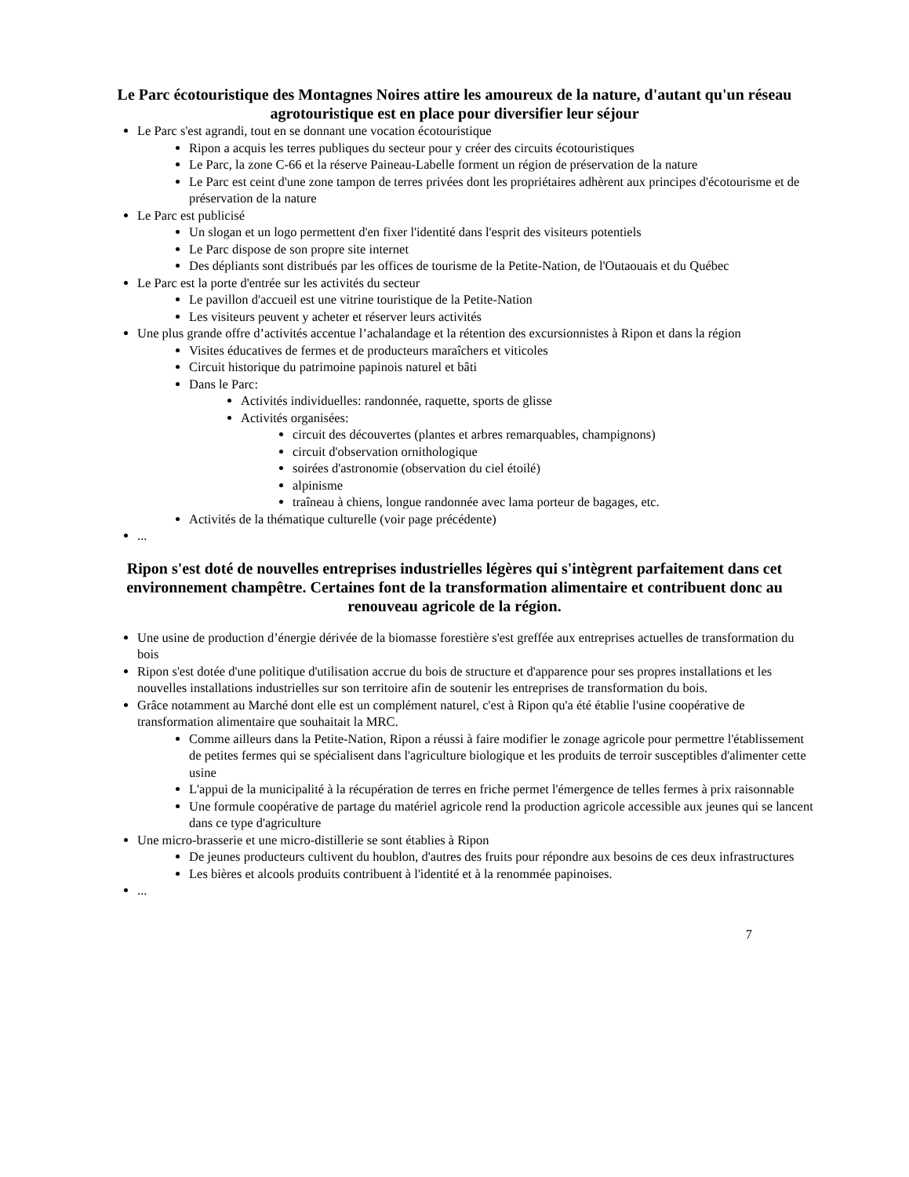Le Parc écotouristique des Montagnes Noires attire les amoureux de la nature, d'autant qu'un réseau agrotouristique est en place pour diversifier leur séjour
Le Parc s'est agrandi, tout en se donnant une vocation écotouristique
Ripon a acquis les terres publiques du secteur pour y créer des circuits écotouristiques
Le Parc, la zone C-66 et la réserve Paineau-Labelle forment un région de préservation de la nature
Le Parc est ceint d'une zone tampon de terres privées dont les propriétaires adhèrent aux principes d'écotourisme et de préservation de la nature
Le Parc est publicisé
Un slogan et un logo permettent d'en fixer l'identité dans l'esprit des visiteurs potentiels
Le Parc dispose de son propre site internet
Des dépliants sont distribués par les offices de tourisme de la Petite-Nation, de l'Outaouais et du Québec
Le Parc est la porte d'entrée sur les activités du secteur
Le pavillon d'accueil est une vitrine touristique de la Petite-Nation
Les visiteurs peuvent y acheter et réserver leurs activités
Une plus grande offre d’activités accentue l’achalandage et la rétention des excursionnistes à Ripon et dans la région
Visites éducatives de fermes et de producteurs maraîchers et viticoles
Circuit historique du patrimoine papinois naturel et bâti
Dans le Parc:
Activités individuelles: randonnée, raquette, sports de glisse
Activités organisées:
circuit des découvertes (plantes et arbres remarquables, champignons)
circuit d'observation ornithologique
soirées d'astronomie (observation du ciel étoilé)
alpinisme
traîneau à chiens, longue randonnée avec lama porteur de bagages, etc.
Activités de la thématique culturelle (voir page précédente)
...
Ripon s'est doté de nouvelles entreprises industrielles légères qui s'intègrent parfaitement dans cet environnement champêtre. Certaines font de la transformation alimentaire et contribuent donc au renouveau agricole de la région.
Une usine de production d’énergie dérivée de la biomasse forestière s'est greffée aux entreprises actuelles de transformation du bois
Ripon s'est dotée d'une politique d'utilisation accrue du bois de structure et d'apparence pour ses propres installations et les nouvelles installations industrielles sur son territoire afin de soutenir les entreprises de transformation du bois.
Grâce notamment au Marché dont elle est un complément naturel, c'est à Ripon qu'a été établie l'usine coopérative de transformation alimentaire que souhaitait la MRC.
Comme ailleurs dans la Petite-Nation, Ripon a réussi à faire modifier le zonage agricole pour permettre l'établissement de petites fermes qui se spécialisent dans l'agriculture biologique et les produits de terroir susceptibles d'alimenter cette usine
L'appui de la municipalité à la récupération de terres en friche permet l'émergence de telles fermes à prix raisonnable
Une formule coopérative de partage du matériel agricole rend la production agricole accessible aux jeunes qui se lancent dans ce type d'agriculture
Une micro-brasserie et une micro-distillerie se sont établies à Ripon
De jeunes producteurs cultivent du houblon, d'autres des fruits pour répondre aux besoins de ces deux infrastructures
Les bières et alcools produits contribuent à l'identité et à la renommée papinoises.
...
7